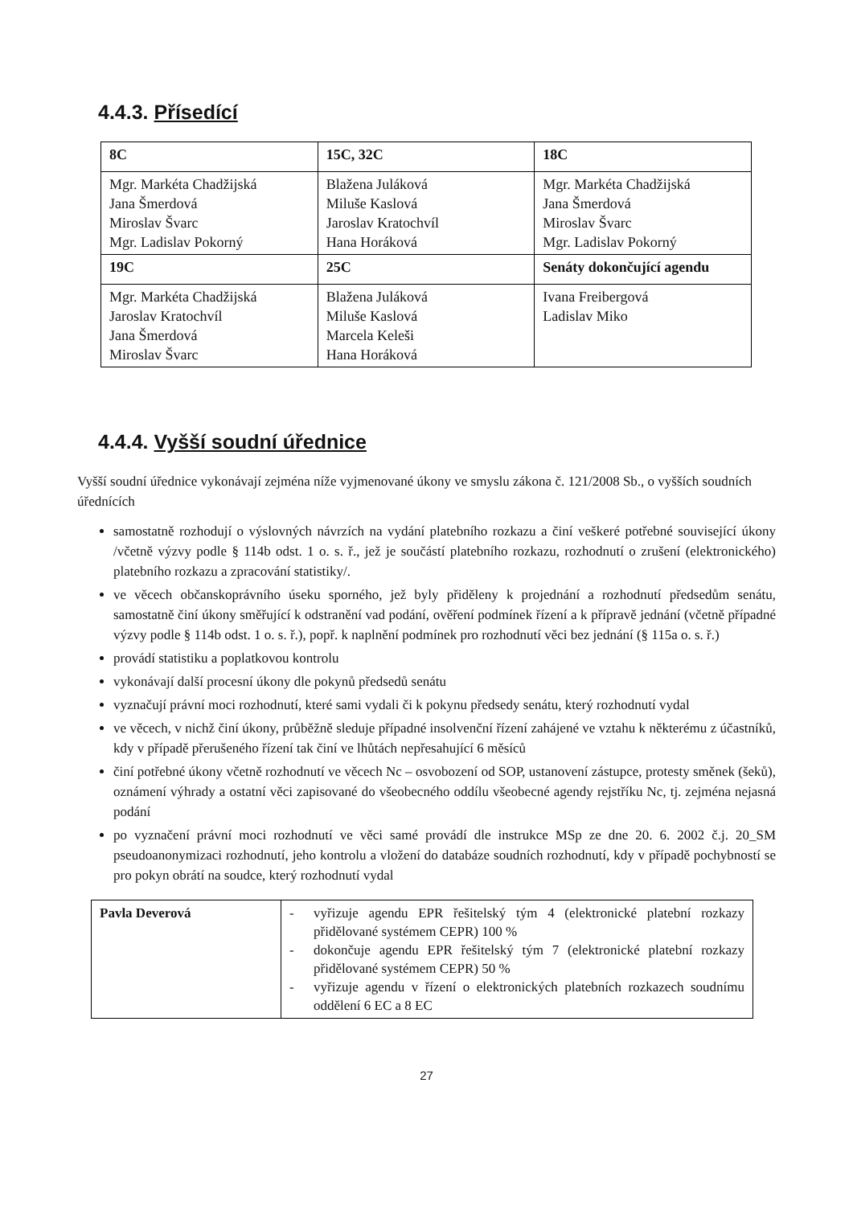4.4.3. Přísedící
| 8C | 15C, 32C | 18C |
| --- | --- | --- |
| Mgr. Markéta Chadžijská Jana Šmerdová Miroslav Švarc Mgr. Ladislav Pokorný | Blažena Juláková Miluše Kaslová Jaroslav Kratochvíl Hana Horáková | Mgr. Markéta Chadžijská Jana Šmerdová Miroslav Švarc Mgr. Ladislav Pokorný |
| 19C | 25C | Senáty dokončující agendu |
| Mgr. Markéta Chadžijská Jaroslav Kratochvíl Jana Šmerdová Miroslav Švarc | Blažena Juláková Miluše Kaslová Marcela Keleši Hana Horáková | Ivana Freibergová Ladislav Miko |
4.4.4. Vyšší soudní úřednice
Vyšší soudní úřednice vykonávají zejména níže vyjmenované úkony ve smyslu zákona č. 121/2008 Sb., o vyšších soudních úřednících
samostatně rozhodují o výslovných návrzích na vydání platebního rozkazu a činí veškeré potřebné související úkony /včetně výzvy podle § 114b odst. 1 o. s. ř., jež je součástí platebního rozkazu, rozhodnutí o zrušení (elektronického) platebního rozkazu a zpracování statistiky/.
ve věcech občanskoprávního úseku sporného, jež byly přiděleny k projednání a rozhodnutí předsedům senátu, samostatně činí úkony směřující k odstranění vad podání, ověření podmínek řízení a k přípravě jednání (včetně případné výzvy podle § 114b odst. 1 o. s. ř.), popř. k naplnění podmínek pro rozhodnutí věci bez jednání (§ 115a o. s. ř.)
provádí statistiku a poplatkovou kontrolu
vykonávají další procesní úkony dle pokynů předsedů senátu
vyznačují právní moci rozhodnutí, které sami vydali či k pokynu předsedy senátu, který rozhodnutí vydal
ve věcech, v nichž činí úkony, průběžně sleduje případné insolvenční řízení zahájené ve vztahu k některému z účastníků, kdy v případě přerušeného řízení tak činí ve lhůtách nepřesahující 6 měsíců
činí potřebné úkony včetně rozhodnutí ve věcech Nc – osvobození od SOP, ustanovení zástupce, protesty směnek (šeků), oznámení výhrady a ostatní věci zapisované do všeobecného oddílu všeobecné agendy rejstříku Nc, tj. zejména nejasná podání
po vyznačení právní moci rozhodnutí ve věci samé provádí dle instrukce MSp ze dne 20. 6. 2002 č.j. 20_SM pseudoanonymizaci rozhodnutí, jeho kontrolu a vložení do databáze soudních rozhodnutí, kdy v případě pochybností se pro pokyn obrátí na soudce, který rozhodnutí vydal
| Pavla Deverová | - vyřizuje agendu EPR řešitelský tým 4 (elektronické platební rozkazy přidělované systémem CEPR) 100 % - dokončuje agendu EPR řešitelský tým 7 (elektronické platební rozkazy přidělované systémem CEPR) 50 % - vyřizuje agendu v řízení o elektronických platebních rozkazech soudnímu oddělení 6 EC a 8 EC |
27